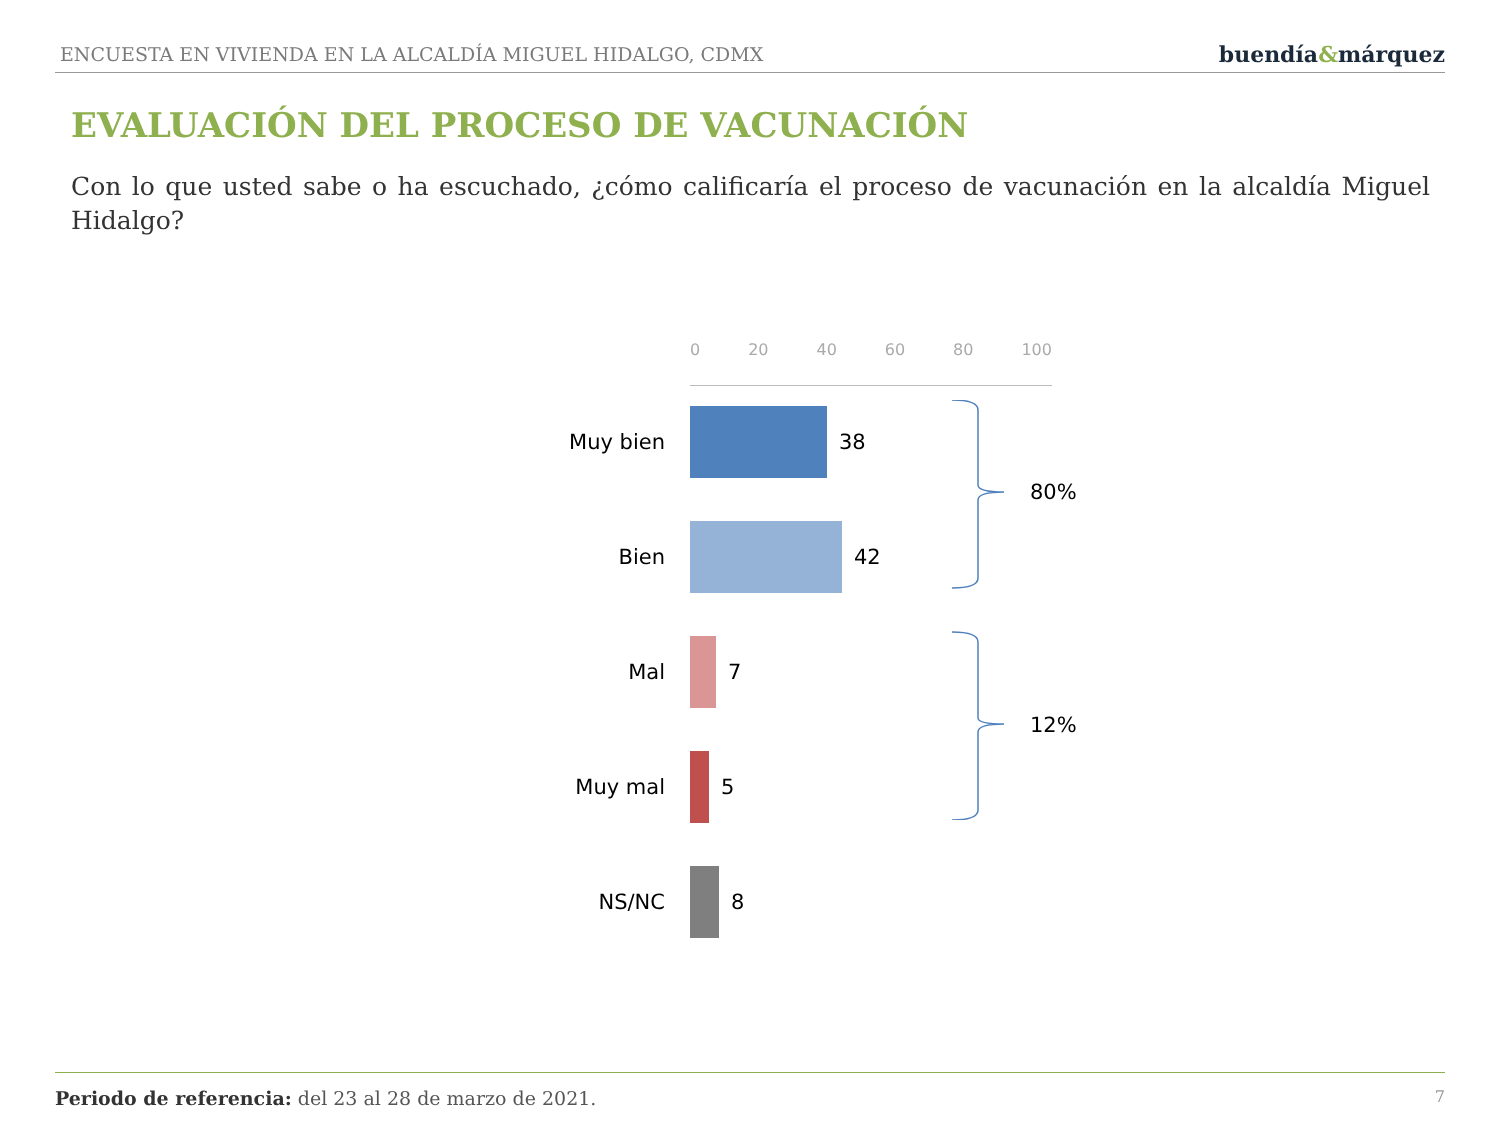ENCUESTA EN VIVIENDA EN LA ALCALDÍA MIGUEL HIDALGO, CDMX
buendía&márquez
EVALUACIÓN DEL PROCESO DE VACUNACIÓN
Con lo que usted sabe o ha escuchado, ¿cómo calificaría el proceso de vacunación en la alcaldía Miguel Hidalgo?
0 20 40 60 80 100
Muy bien 38
Bien 42
Mal 7
Muy mal 5
NS/NC 8
80%
12%
Periodo de referencia: del 23 al 28 de marzo de 2021.
7